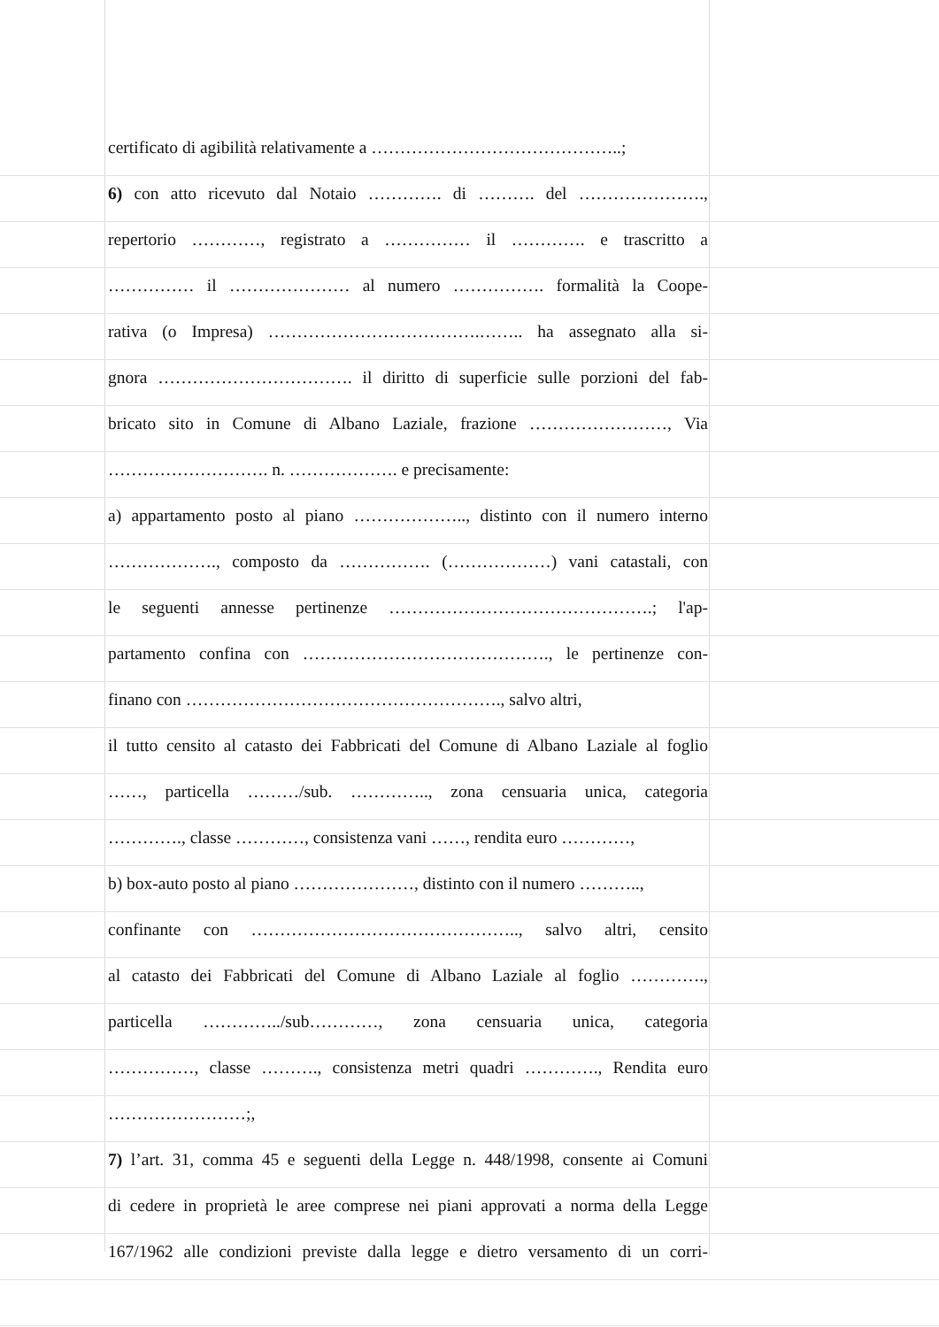certificato di agibilità relativamente a ……………………………………..;
6) con atto ricevuto dal Notaio …………. di ………. del ………………….,
repertorio …………, registrato a …………… il …………. e trascritto a
…………… il ………………… al numero ……………. formalità la Coope-
rativa (o Impresa) ……………………………….…….. ha assegnato alla si-
gnora ……………………………. il diritto di superficie sulle porzioni del fab-
bricato sito in Comune di Albano Laziale, frazione ……………………, Via
………………………. n. ………………. e precisamente:
a) appartamento posto al piano ……………….., distinto con il numero interno
………………., composto da ……………. (………………) vani catastali, con
le seguenti annesse pertinenze ……………………………………….; l'ap-
partamento confina con ……………………………………., le pertinenze con-
finano con ………………………………………………., salvo altri,
il tutto censito al catasto dei Fabbricati del Comune di Albano Laziale al foglio
……, particella ………/sub. ………….., zona censuaria unica, categoria
…………., classe …………, consistenza vani ……, rendita euro …………,
b) box-auto posto al piano …………………, distinto con il numero ………..,
confinante con ……………………………………….., salvo altri, censito
al catasto dei Fabbricati del Comune di Albano Laziale al foglio ………….,
particella …………../sub…………, zona censuaria unica, categoria
……………, classe ………., consistenza metri quadri …………., Rendita euro
……………………;,
7) l’art. 31, comma 45 e seguenti della Legge n. 448/1998, consente ai Comuni
di cedere in proprietà le aree comprese nei piani approvati a norma della Legge
167/1962 alle condizioni previste dalla legge e dietro versamento di un corri-